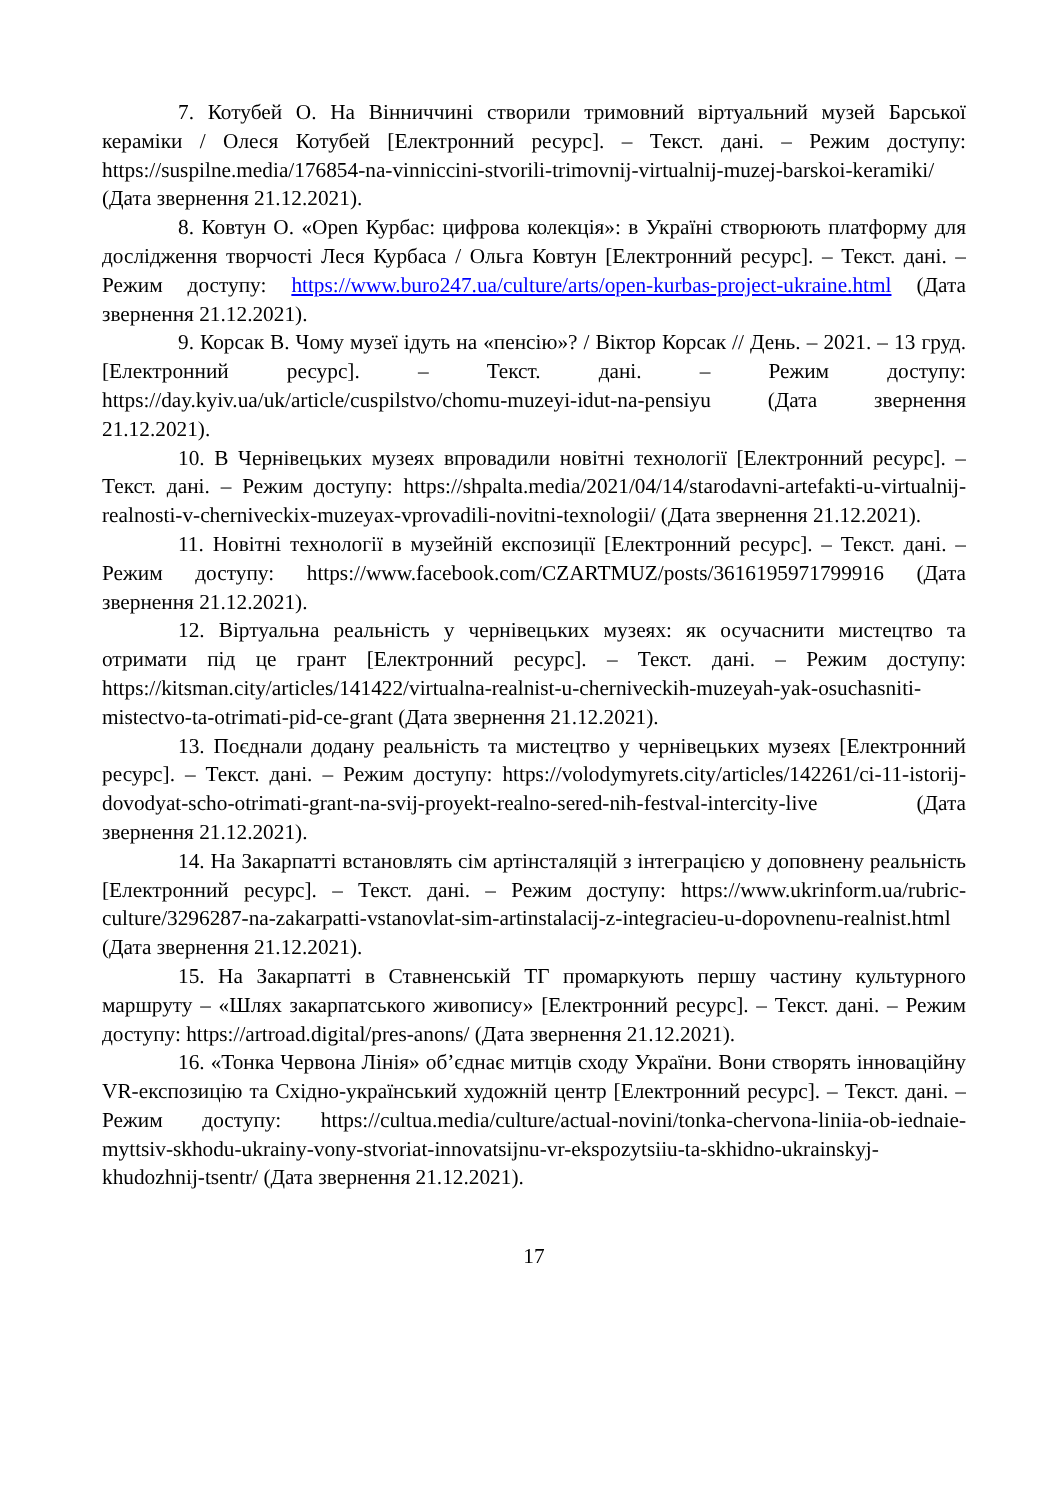7. Котубей О. На Вінниччині створили тримовний віртуальний музей Барської кераміки / Олеся Котубей [Електронний ресурс]. – Текст. дані. – Режим доступу: https://suspilne.media/176854-na-vinniccini-stvorili-trimovnij-virtualnij-muzej-barskoi-keramiki/ (Дата звернення 21.12.2021).
8. Ковтун О. «Open Курбас: цифрова колекція»: в Україні створюють платформу для дослідження творчості Леся Курбаса / Ольга Ковтун [Електронний ресурс]. – Текст. дані. – Режим доступу: https://www.buro247.ua/culture/arts/open-kurbas-project-ukraine.html (Дата звернення 21.12.2021).
9. Корсак В. Чому музеї ідуть на «пенсію»? / Віктор Корсак // День. – 2021. – 13 груд. [Електронний ресурс]. – Текст. дані. – Режим доступу: https://day.kyiv.ua/uk/article/cuspilstvo/chomu-muzeyi-idut-na-pensiyu (Дата звернення 21.12.2021).
10. В Чернівецьких музеях впровадили новітні технології [Електронний ресурс]. – Текст. дані. – Режим доступу: https://shpalta.media/2021/04/14/starodavni-artefakti-u-virtualnij-realnosti-v-cherniveckix-muzeyax-vprovadili-novitni-texnologii/ (Дата звернення 21.12.2021).
11. Новітні технології в музейній експозиції [Електронний ресурс]. – Текст. дані. – Режим доступу: https://www.facebook.com/CZARTMUZ/posts/3616195971799916 (Дата звернення 21.12.2021).
12. Віртуальна реальність у чернівецьких музеях: як осучаснити мистецтво та отримати під це грант [Електронний ресурс]. – Текст. дані. – Режим доступу: https://kitsman.city/articles/141422/virtualna-realnist-u-cherniveckih-muzeyah-yak-osuchasniti-mistectvo-ta-otrimati-pid-ce-grant (Дата звернення 21.12.2021).
13. Поєднали додану реальність та мистецтво у чернівецьких музеях [Електронний ресурс]. – Текст. дані. – Режим доступу: https://volodymyrets.city/articles/142261/ci-11-istorij-dovodyat-scho-otrimati-grant-na-svij-proyekt-realno-sered-nih-festval-intercity-live (Дата звернення 21.12.2021).
14. На Закарпатті встановлять сім артінсталяцій з інтеграцією у доповнену реальність [Електронний ресурс]. – Текст. дані. – Режим доступу: https://www.ukrinform.ua/rubric-culture/3296287-na-zakarpatti-vstanovlat-sim-artinstalacij-z-integracieu-u-dopovnenu-realnist.html (Дата звернення 21.12.2021).
15. На Закарпатті в Ставненській ТГ промаркують першу частину культурного маршруту – «Шлях закарпатського живопису» [Електронний ресурс]. – Текст. дані. – Режим доступу: https://artroad.digital/pres-anons/ (Дата звернення 21.12.2021).
16. «Тонка Червона Лінія» об’єднає митців сходу України. Вони створять інноваційну VR-експозицію та Східно-український художній центр [Електронний ресурс]. – Текст. дані. – Режим доступу: https://cultua.media/culture/actual-novini/tonka-chervona-liniia-ob-iednaie-myttsiv-skhodu-ukrainy-vony-stvoriat-innovatsijnu-vr-ekspozytsiiu-ta-skhidno-ukrainskyj-khudozhnij-tsentr/ (Дата звернення 21.12.2021).
17